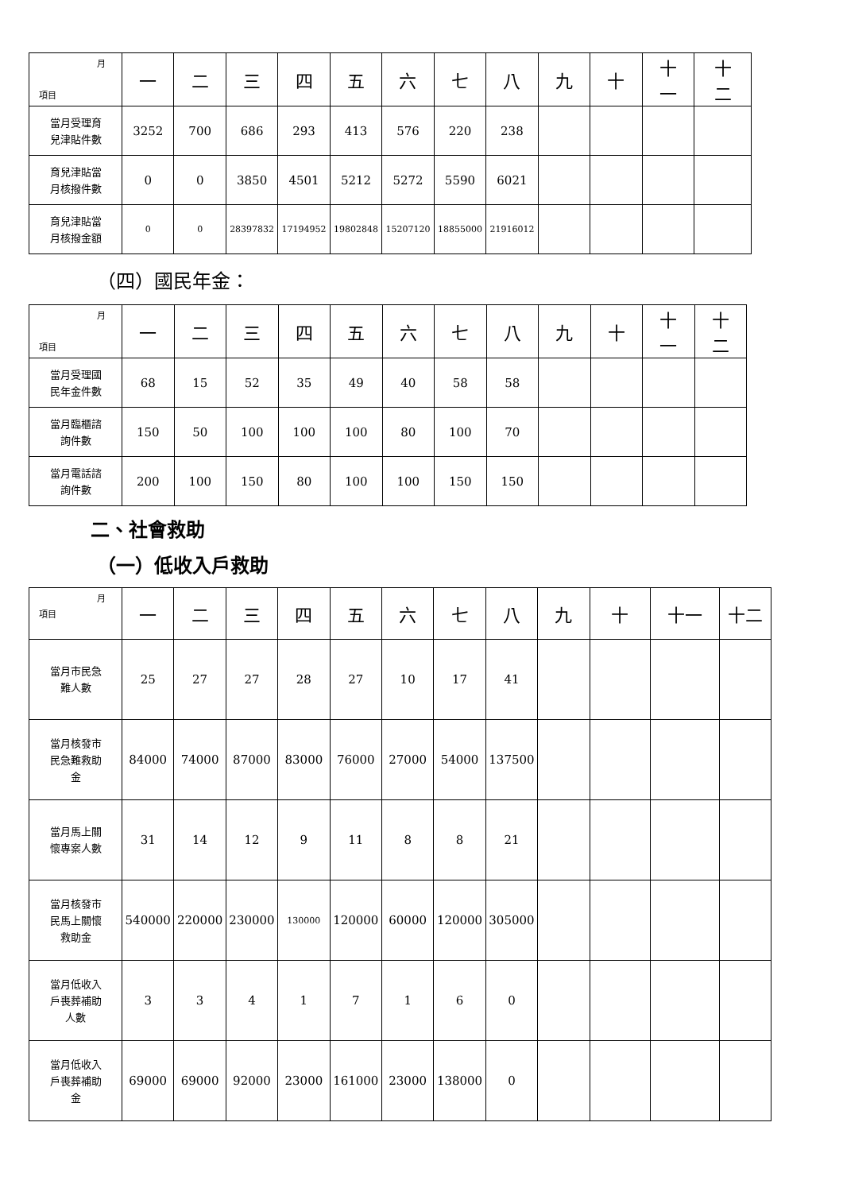| 月 項目 | 一 | 二 | 三 | 四 | 五 | 六 | 七 | 八 | 九 | 十 | 十 一 | 十 二 |
| --- | --- | --- | --- | --- | --- | --- | --- | --- | --- | --- | --- | --- |
| 當月受理育 兒津貼件數 | 3252 | 700 | 686 | 293 | 413 | 576 | 220 | 238 | | | | |
| 育兒津貼當 月核撥件數 | 0 | 0 | 3850 | 4501 | 5212 | 5272 | 5590 | 6021 | | | | |
| 育兒津貼當 月核撥金額 | 0 | 0 | 28397832 | 17194952 | 19802848 | 15207120 | 18855000 | 21916012 | | | | |
（四）國民年金：
| 月 項目 | 一 | 二 | 三 | 四 | 五 | 六 | 七 | 八 | 九 | 十 | 十 一 | 十 二 |
| --- | --- | --- | --- | --- | --- | --- | --- | --- | --- | --- | --- | --- |
| 當月受理國 民年金件數 | 68 | 15 | 52 | 35 | 49 | 40 | 58 | 58 | | | | |
| 當月臨櫃諮 詢件數 | 150 | 50 | 100 | 100 | 100 | 80 | 100 | 70 | | | | |
| 當月電話諮 詢件數 | 200 | 100 | 150 | 80 | 100 | 100 | 150 | 150 | | | | |
二、社會救助
（一）低收入戶救助
| 月 項目 | 一 | 二 | 三 | 四 | 五 | 六 | 七 | 八 | 九 | 十 | 十一 | 十二 |
| --- | --- | --- | --- | --- | --- | --- | --- | --- | --- | --- | --- | --- |
| 當月市民急 難人數 | 25 | 27 | 27 | 28 | 27 | 10 | 17 | 41 | | | | |
| 當月核發市 民急難救助 金 | 84000 | 74000 | 87000 | 83000 | 76000 | 27000 | 54000 | 137500 | | | | |
| 當月馬上關 懷專案人數 | 31 | 14 | 12 | 9 | 11 | 8 | 8 | 21 | | | | |
| 當月核發市 民馬上關懷 救助金 | 540000 | 220000 | 230000 | 130000 | 120000 | 60000 | 120000 | 305000 | | | | |
| 當月低收入 戶喪葬補助 人數 | 3 | 3 | 4 | 1 | 7 | 1 | 6 | 0 | | | | |
| 當月低收入 戶喪葬補助 金 | 69000 | 69000 | 92000 | 23000 | 161000 | 23000 | 138000 | 0 | | | | |